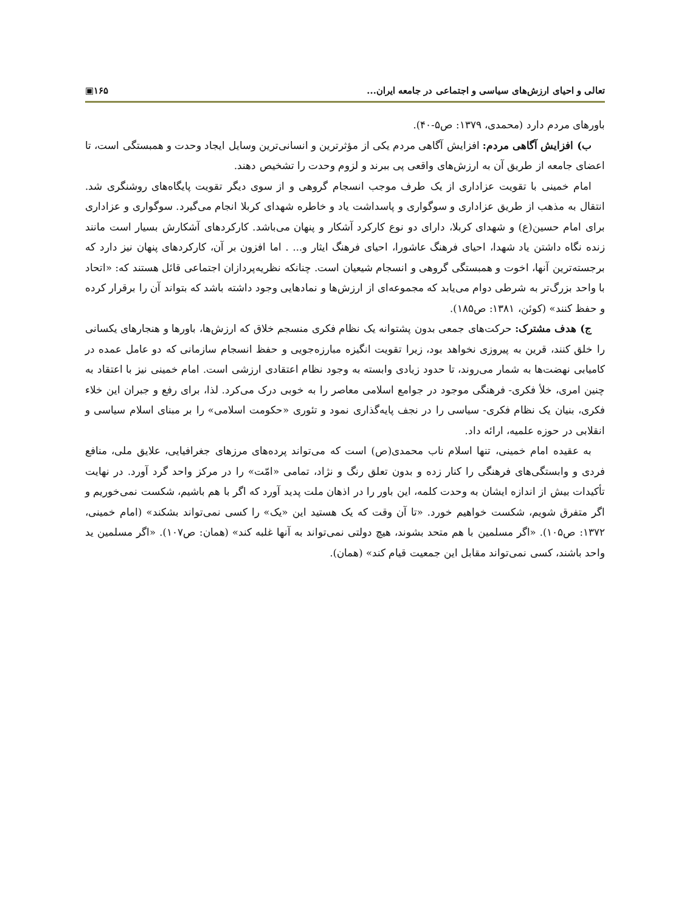تعالی و احیای ارزش‌های سیاسی و اجتماعی در جامعه ایران... ▣۱۶۵
باورهای مردم دارد (محمدی، ۱۳۷۹: ص۵-۴۰).
ب) افزایش آگاهی مردم: افزایش آگاهی مردم یکی از مؤثرترین و انسانی‌ترین وسایل ایجاد وحدت و همبستگی است، تا اعضای جامعه از طریق آن به ارزش‌های واقعی پی ببرند و لزوم وحدت را تشخیص دهند.
امام خمینی با تقویت عزاداری از یک طرف موجب انسجام گروهی و از سوی دیگر تقویت پایگاه‌های روشنگری شد. انتقال به مذهب از طریق عزاداری و سوگواری و پاسداشت یاد و خاطره شهدای کربلا انجام می‌گیرد. سوگواری و عزاداری برای امام حسین(ع) و شهدای کربلا، دارای دو نوع کارکرد آشکار و پنهان می‌باشد. کارکردهای آشکارش بسیار است مانند زنده نگاه داشتن یاد شهدا، احیای فرهنگ عاشورا، احیای فرهنگ ایثار و... . اما افزون بر آن، کارکردهای پنهان نیز دارد که برجسته‌ترین آنها، اخوت و همبستگی گروهی و انسجام شیعیان است. چنانکه نظریه‌پردازان اجتماعی قائل هستند که: «اتحاد با واحد بزرگ‌تر به شرطی دوام می‌یابد که مجموعه‌ای از ارزش‌ها و نمادهایی وجود داشته باشد که بتواند آن را برقرار کرده و حفظ کنند» (کوئن، ۱۳۸۱: ص۱۸۵).
ج) هدف مشترک: حرکت‌های جمعی بدون پشتوانه یک نظام فکری منسجم خلاق که ارزش‌ها، باورها و هنجارهای یکسانی را خلق کنند، قرین به پیروزی نخواهد بود، زیرا تقویت انگیزه مبارزه‌جویی و حفظ انسجام سازمانی که دو عامل عمده در کامیابی نهضت‌ها به شمار می‌روند، تا حدود زیادی وابسته به وجود نظام اعتقادی ارزشی است. امام خمینی نیز با اعتقاد به چنین امری، خلأ فکری- فرهنگی موجود در جوامع اسلامی معاصر را به خوبی درک می‌کرد. لذا، برای رفع و جبران این خلاء فکری، بنیان یک نظام فکری- سیاسی را در نجف پایه‌گذاری نمود و تئوری «حکومت اسلامی» را بر مبنای اسلام سیاسی و انقلابی در حوزه علمیه، ارائه داد.
به عقیده امام خمینی، تنها اسلام ناب محمدی(ص) است که می‌تواند پرده‌های مرزهای جغرافیایی، علایق ملی، منافع فردی و وابستگی‌های فرهنگی را کنار زده و بدون تعلق رنگ و نژاد، تمامی «امّت» را در مرکز واحد گرد آورد. در نهایت تأکیدات بیش از اندازه ایشان به وحدت کلمه، این باور را در اذهان ملت پدید آورد که اگر با هم باشیم، شکست نمی‌خوریم و اگر متفرق شویم، شکست خواهیم خورد. «تا آن وقت که یک هستید این «یک» را کسی نمی‌تواند بشکند» (امام خمینی، ۱۳۷۲: ص۱۰۵). «اگر مسلمین با هم متحد بشوند، هیچ دولتی نمی‌تواند به آنها غلبه کند» (همان: ص۱۰۷). «اگر مسلمین ید واحد باشند، کسی نمی‌تواند مقابل این جمعیت قیام کند» (همان).